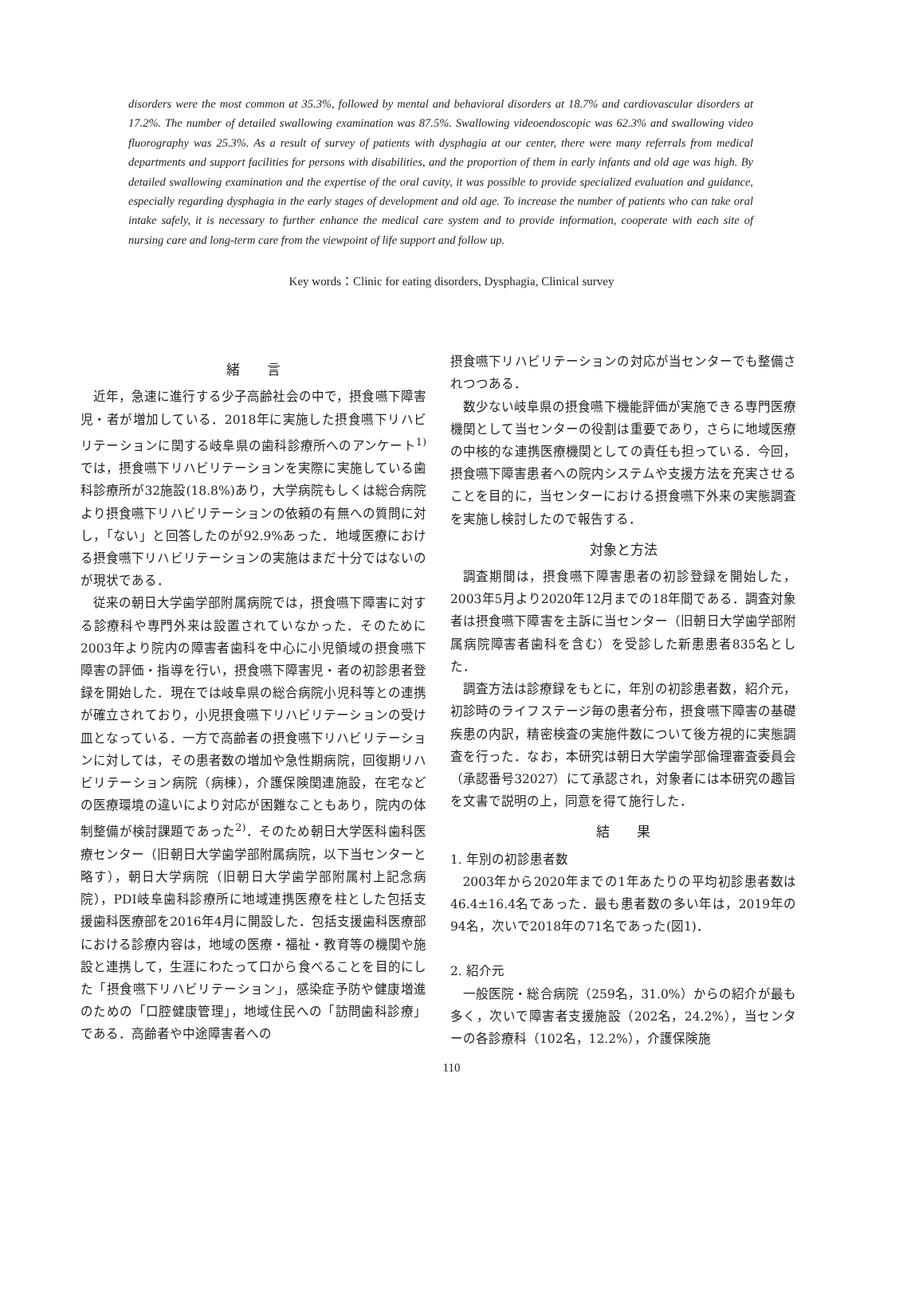disorders were the most common at 35.3%, followed by mental and behavioral disorders at 18.7% and cardiovascular disorders at 17.2%. The number of detailed swallowing examination was 87.5%. Swallowing videoendoscopic was 62.3% and swallowing video fluorography was 25.3%. As a result of survey of patients with dysphagia at our center, there were many referrals from medical departments and support facilities for persons with disabilities, and the proportion of them in early infants and old age was high. By detailed swallowing examination and the expertise of the oral cavity, it was possible to provide specialized evaluation and guidance, especially regarding dysphagia in the early stages of development and old age. To increase the number of patients who can take oral intake safely, it is necessary to further enhance the medical care system and to provide information, cooperate with each site of nursing care and long-term care from the viewpoint of life support and follow up.
Key words：Clinic for eating disorders, Dysphagia, Clinical survey
緒　　言
近年，急速に進行する少子高齢社会の中で，摂食嚥下障害児・者が増加している．2018年に実施した摂食嚥下リハビリテーションに関する岐阜県の歯科診療所へのアンケート<sup>1)</sup>では，摂食嚥下リハビリテーションを実際に実施している歯科診療所が32施設(18.8%)あり，大学病院もしくは総合病院より摂食嚥下リハビリテーションの依頼の有無への質問に対し，「ない」と回答したのが92.9%あった．地域医療における摂食嚥下リハビリテーションの実施はまだ十分ではないのが現状である．
従来の朝日大学歯学部附属病院では，摂食嚥下障害に対する診療科や専門外来は設置されていなかった．そのために2003年より院内の障害者歯科を中心に小児領域の摂食嚥下障害の評価・指導を行い，摂食嚥下障害児・者の初診患者登録を開始した．現在では岐阜県の総合病院小児科等との連携が確立されており，小児摂食嚥下リハビリテーションの受け皿となっている．一方で高齢者の摂食嚥下リハビリテーションに対しては，その患者数の増加や急性期病院，回復期リハビリテーション病院（病棟），介護保険関連施設，在宅などの医療環境の違いにより対応が困難なこともあり，院内の体制整備が検討課題であった<sup>2)</sup>．そのため朝日大学医科歯科医療センター（旧朝日大学歯学部附属病院，以下当センターと略す），朝日大学病院（旧朝日大学歯学部附属村上記念病院），PDI岐阜歯科診療所に地域連携医療を柱とした包括支援歯科医療部を2016年4月に開設した．包括支援歯科医療部における診療内容は，地域の医療・福祉・教育等の機関や施設と連携して，生涯にわたって口から食べることを目的にした「摂食嚥下リハビリテーション」，感染症予防や健康増進のための「口腔健康管理」，地域住民への「訪問歯科診療」である．高齢者や中途障害者への
摂食嚥下リハビリテーションの対応が当センターでも整備されつつある．
数少ない岐阜県の摂食嚥下機能評価が実施できる専門医療機関として当センターの役割は重要であり，さらに地域医療の中核的な連携医療機関としての責任も担っている．今回，摂食嚥下障害患者への院内システムや支援方法を充実させることを目的に，当センターにおける摂食嚥下外来の実態調査を実施し検討したので報告する．
対象と方法
調査期間は，摂食嚥下障害患者の初診登録を開始した，2003年5月より2020年12月までの18年間である．調査対象者は摂食嚥下障害を主訴に当センター（旧朝日大学歯学部附属病院障害者歯科を含む）を受診した新患患者835名とした．
調査方法は診療録をもとに，年別の初診患者数，紹介元，初診時のライフステージ毎の患者分布，摂食嚥下障害の基礎疾患の内訳，精密検査の実施件数について後方視的に実態調査を行った．なお，本研究は朝日大学歯学部倫理審査委員会（承認番号32027）にて承認され，対象者には本研究の趣旨を文書で説明の上，同意を得て施行した．
結　　果
1. 年別の初診患者数
2003年から2020年までの1年あたりの平均初診患者数は46.4±16.4名であった．最も患者数の多い年は，2019年の94名，次いで2018年の71名であった(図1)．
2. 紹介元
一般医院・総合病院（259名，31.0%）からの紹介が最も多く，次いで障害者支援施設（202名，24.2%），当センターの各診療科（102名，12.2%），介護保険施
110